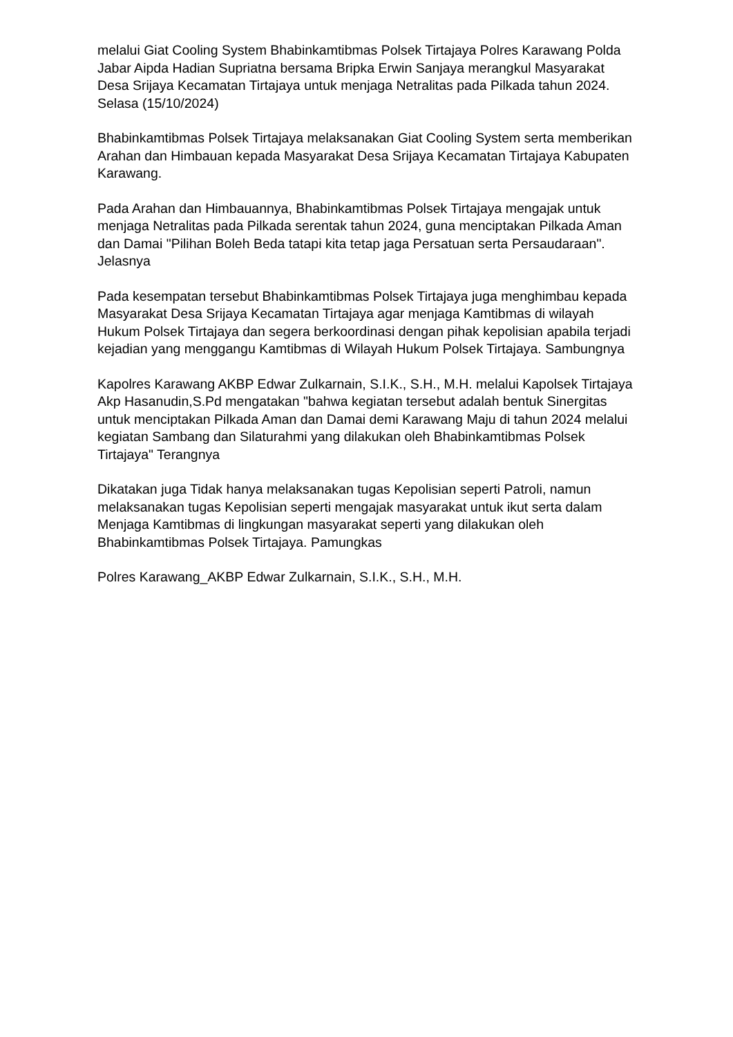melalui Giat Cooling System Bhabinkamtibmas Polsek Tirtajaya Polres Karawang Polda Jabar Aipda Hadian Supriatna bersama Bripka Erwin Sanjaya merangkul Masyarakat Desa Srijaya Kecamatan Tirtajaya untuk menjaga Netralitas pada Pilkada tahun 2024. Selasa (15/10/2024)
Bhabinkamtibmas Polsek Tirtajaya melaksanakan Giat Cooling System serta memberikan Arahan dan Himbauan kepada Masyarakat Desa Srijaya Kecamatan Tirtajaya Kabupaten Karawang.
Pada Arahan dan Himbauannya, Bhabinkamtibmas Polsek Tirtajaya mengajak untuk menjaga Netralitas pada Pilkada serentak tahun 2024, guna menciptakan Pilkada Aman dan Damai "Pilihan Boleh Beda tatapi kita tetap jaga Persatuan serta Persaudaraan". Jelasnya
Pada kesempatan tersebut Bhabinkamtibmas Polsek Tirtajaya juga menghimbau kepada Masyarakat Desa Srijaya Kecamatan Tirtajaya agar menjaga Kamtibmas di wilayah Hukum Polsek Tirtajaya dan segera berkoordinasi dengan pihak kepolisian apabila terjadi kejadian yang menggangu Kamtibmas di Wilayah Hukum Polsek Tirtajaya. Sambungnya
Kapolres Karawang AKBP Edwar Zulkarnain, S.I.K., S.H., M.H. melalui Kapolsek Tirtajaya Akp Hasanudin,S.Pd mengatakan "bahwa kegiatan tersebut adalah bentuk Sinergitas untuk menciptakan Pilkada Aman dan Damai demi Karawang Maju di tahun 2024 melalui kegiatan Sambang dan Silaturahmi yang dilakukan oleh Bhabinkamtibmas Polsek Tirtajaya" Terangnya
Dikatakan juga Tidak hanya melaksanakan tugas Kepolisian seperti Patroli, namun melaksanakan tugas Kepolisian seperti mengajak masyarakat untuk ikut serta dalam Menjaga Kamtibmas di lingkungan masyarakat seperti yang dilakukan oleh Bhabinkamtibmas Polsek Tirtajaya. Pamungkas
Polres Karawang_AKBP Edwar Zulkarnain, S.I.K., S.H., M.H.